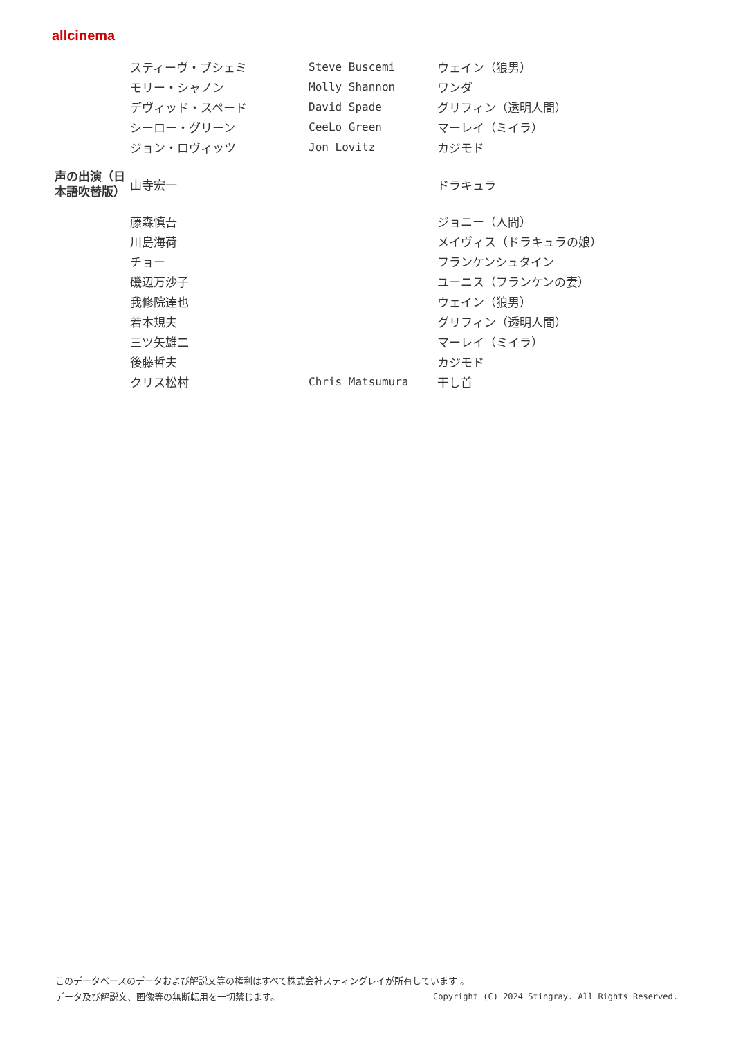allcinema
| | スティーヴ・ブシェミ | Steve Buscemi | ウェイン（狼男） |
| | モリー・シャノン | Molly Shannon | ワンダ |
| | デヴィッド・スペード | David Spade | グリフィン（透明人間） |
| | シーロー・グリーン | CeeLo Green | マーレイ（ミイラ） |
| | ジョン・ロヴィッツ | Jon Lovitz | カジモド |
| 声の出演（日本語吹替版） | 山寺宏一 | | ドラキュラ |
| | 藤森慎吾 | | ジョニー（人間） |
| | 川島海荷 | | メイヴィス（ドラキュラの娘） |
| | チョー | | フランケンシュタイン |
| | 磯辺万沙子 | | ユーニス（フランケンの妻） |
| | 我修院達也 | | ウェイン（狼男） |
| | 若本規夫 | | グリフィン（透明人間） |
| | 三ツ矢雄二 | | マーレイ（ミイラ） |
| | 後藤哲夫 | | カジモド |
| | クリス松村 | Chris Matsumura | 干し首 |
このデータベースのデータおよび解説文等の権利はすべて株式会社スティングレイが所有しています 。
Copyright (C) 2024 Stingray. All Rights Reserved. データ及び解説文、画像等の無断転用を一切禁じます。